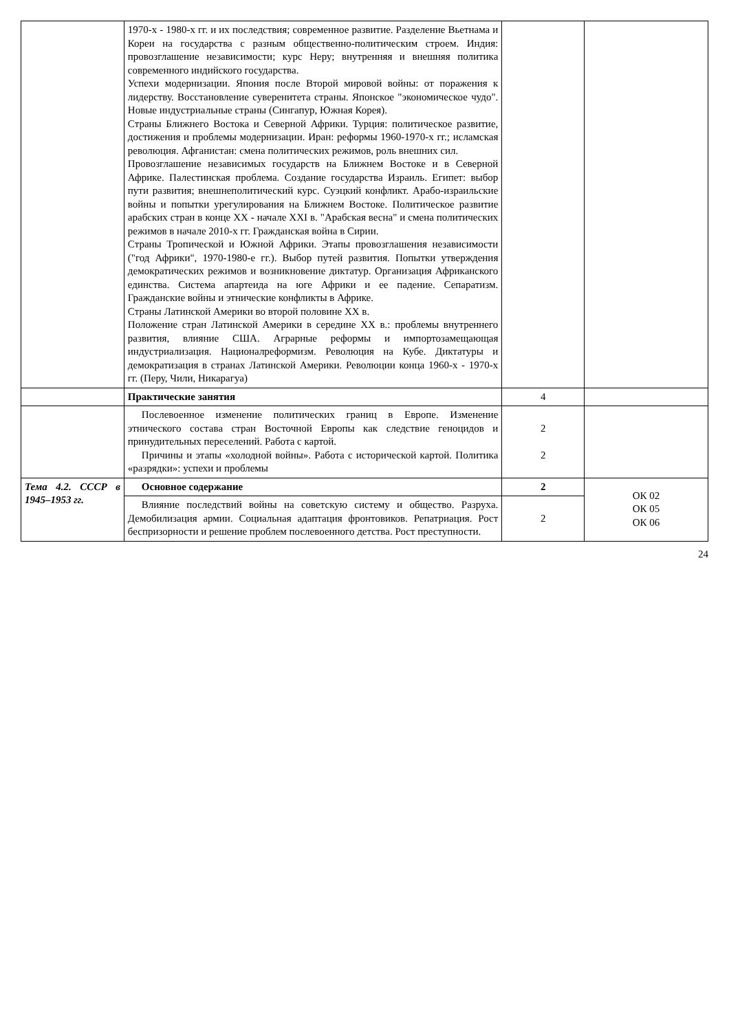| | 1970-х - 1980-х гг. и их последствия; современное развитие. Разделение Вьетнама и Кореи на государства с разным общественно-политическим строем. Индия: провозглашение независимости; курс Неру; внутренняя и внешняя политика современного индийского государства. Успехи модернизации. Япония после Второй мировой войны: от поражения к лидерству. Восстановление суверенитета страны. Японское "экономическое чудо". Новые индустриальные страны (Сингапур, Южная Корея). Страны Ближнего Востока и Северной Африки. Турция: политическое развитие, достижения и проблемы модернизации. Иран: реформы 1960-1970-х гг.; исламская революция. Афганистан: смена политических режимов, роль внешних сил. Провозглашение независимых государств на Ближнем Востоке и в Северной Африке. Палестинская проблема. Создание государства Израиль. Египет: выбор пути развития; внешнеполитический курс. Суэцкий конфликт. Арабо-израильские войны и попытки урегулирования на Ближнем Востоке. Политическое развитие арабских стран в конце XX - начале XXI в. "Арабская весна" и смена политических режимов в начале 2010-х гг. Гражданская война в Сирии. Страны Тропической и Южной Африки. Этапы провозглашения независимости ("год Африки", 1970-1980-е гг.). Выбор путей развития. Попытки утверждения демократических режимов и возникновение диктатур. Организация Африканского единства. Система апартеида на юге Африки и ее падение. Сепаратизм. Гражданские войны и этнические конфликты в Африке. Страны Латинской Америки во второй половине XX в. Положение стран Латинской Америки в середине XX в.: проблемы внутреннего развития, влияние США. Аграрные реформы и импортозамещающая индустриализация. Националреформизм. Революция на Кубе. Диктатуры и демократизация в странах Латинской Америки. Революции конца 1960-х - 1970-х гг. (Перу, Чили, Никарагуа) | | |
| | Практические занятия | 4 | |
| | Послевоенное изменение политических границ в Европе. Изменение этнического состава стран Восточной Европы как следствие геноцидов и принудительных переселений. Работа с картой. Причины и этапы «холодной войны». Работа с исторической картой. Политика «разрядки»: успехи и проблемы | 2 2 | |
| Тема 4.2. СССР в 1945–1953 гг. | Основное содержание | 2 | ОК 02 ОК 05 ОК 06 |
| | Влияние последствий войны на советскую систему и общество. Разруха. Демобилизация армии. Социальная адаптация фронтовиков. Репатриация. Рост беспризорности и решение проблем послевоенного детства. Рост преступности. | 2 | |
24